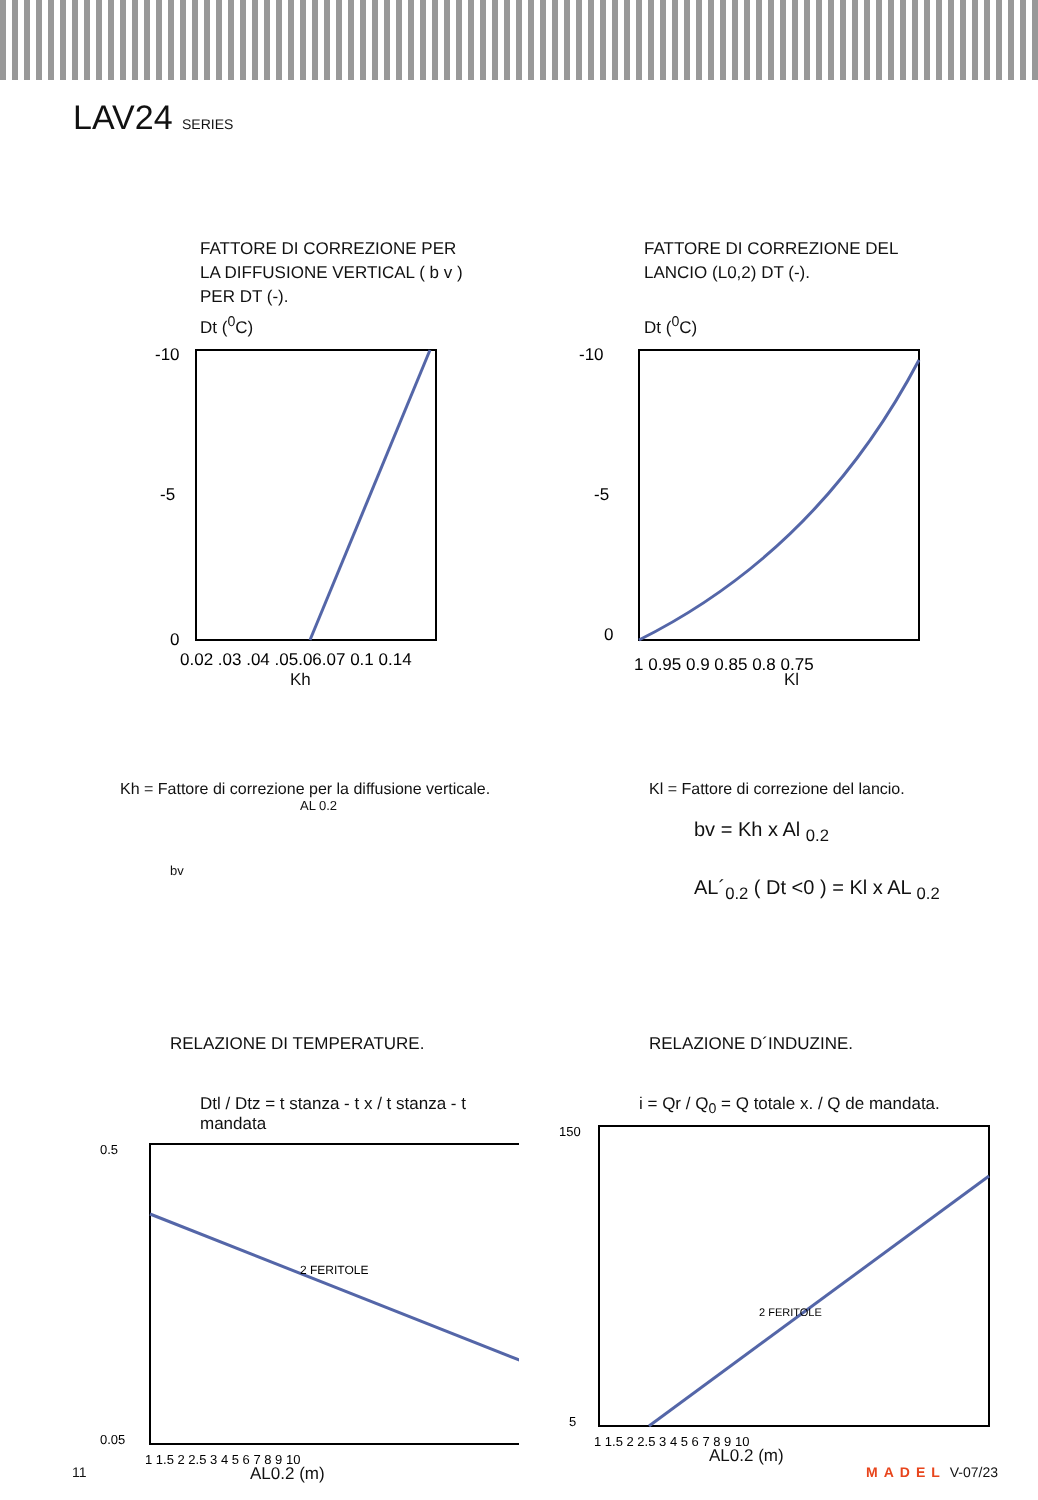LAV24 SERIES
FATTORE DI CORREZIONE PER
LA DIFFUSIONE VERTICAL ( b v )
PER DT (-).
Dt (<sup>0</sup>C)
-10
-5
0
0.02 .03 .04 .05.06.07 0.1 0.14
Kh
FATTORE DI CORREZIONE DEL
LANCIO (L0,2) DT (-).
Dt (<sup>0</sup>C)
-10
-5
0
1 0.95 0.9 0.85 0.8 0.75
Kl
Kh = Fattore di correzione per la diffusione verticale.
AL 0.2
bv
Kl = Fattore di correzione del lancio.
bv = Kh x Al <sub>0.2</sub>
AL´<sub>0.2</sub> ( Dt <0 ) = Kl x AL <sub>0.2</sub>
RELAZIONE DI TEMPERATURE.
Dtl / Dtz = t stanza - t x / t stanza - t mandata
2 FERITOLE
0.5
0.05
1 1.5 2 2.5 3 4 5 6 7 8 9 10
AL0.2 (m)
RELAZIONE D´INDUZINE.
i = Qr / Q<sub>0</sub> = Q totale x. / Q de mandata.
2 FERITOLE
150
5
1 1.5 2 2.5 3 4 5 6 7 8 9 10
AL0.2 (m)
11 MADEL V-07/23